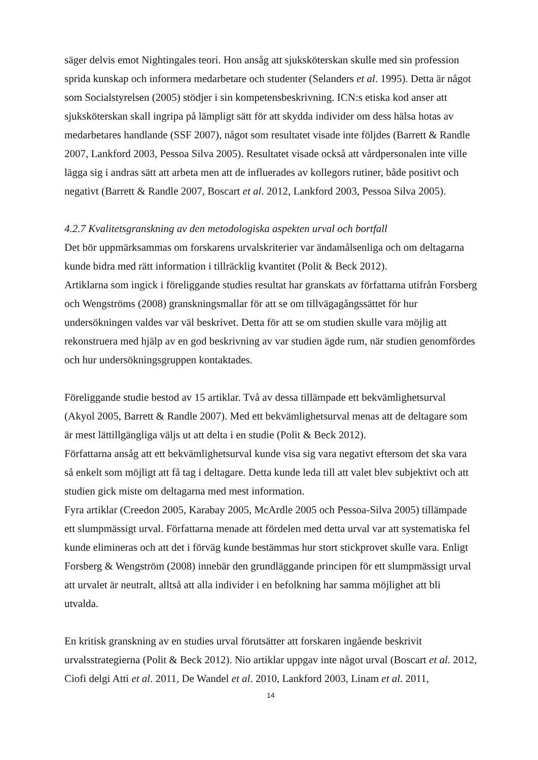säger delvis emot Nightingales teori. Hon ansåg att sjuksköterskan skulle med sin profession sprida kunskap och informera medarbetare och studenter (Selanders et al. 1995). Detta är något som Socialstyrelsen (2005) stödjer i sin kompetensbeskrivning. ICN:s etiska kod anser att sjuksköterskan skall ingripa på lämpligt sätt för att skydda individer om dess hälsa hotas av medarbetares handlande (SSF 2007), något som resultatet visade inte följdes (Barrett & Randle 2007, Lankford 2003, Pessoa Silva 2005). Resultatet visade också att vårdpersonalen inte ville lägga sig i andras sätt att arbeta men att de influerades av kollegors rutiner, både positivt och negativt (Barrett & Randle 2007, Boscart et al. 2012, Lankford 2003, Pessoa Silva 2005).
4.2.7 Kvalitetsgranskning av den metodologiska aspekten urval och bortfall
Det bör uppmärksammas om forskarens urvalskriterier var ändamålsenliga och om deltagarna kunde bidra med rätt information i tillräcklig kvantitet (Polit & Beck 2012).
Artiklarna som ingick i föreliggande studies resultat har granskats av författarna utifrån Forsberg och Wengströms (2008) granskningsmallar för att se om tillvägagångssättet för hur undersökningen valdes var väl beskrivet. Detta för att se om studien skulle vara möjlig att rekonstruera med hjälp av en god beskrivning av var studien ägde rum, när studien genomfördes och hur undersökningsgruppen kontaktades.
Föreliggande studie bestod av 15 artiklar. Två av dessa tillämpade ett bekvämlighetsurval (Akyol 2005, Barrett & Randle 2007). Med ett bekvämlighetsurval menas att de deltagare som är mest lättillgängliga väljs ut att delta i en studie (Polit & Beck 2012).
Författarna ansåg att ett bekvämlighetsurval kunde visa sig vara negativt eftersom det ska vara så enkelt som möjligt att få tag i deltagare. Detta kunde leda till att valet blev subjektivt och att studien gick miste om deltagarna med mest information.
Fyra artiklar (Creedon 2005, Karabay 2005, McArdle 2005 och Pessoa-Silva 2005) tillämpade ett slumpmässigt urval. Författarna menade att fördelen med detta urval var att systematiska fel kunde elimineras och att det i förväg kunde bestämmas hur stort stickprovet skulle vara. Enligt Forsberg & Wengström (2008) innebär den grundläggande principen för ett slumpmässigt urval att urvalet är neutralt, alltså att alla individer i en befolkning har samma möjlighet att bli utvalda.
En kritisk granskning av en studies urval förutsätter att forskaren ingående beskrivit urvalsstrategierna (Polit & Beck 2012). Nio artiklar uppgav inte något urval (Boscart et al. 2012, Ciofi delgi Atti et al. 2011, De Wandel et al. 2010, Lankford 2003, Linam et al. 2011,
14